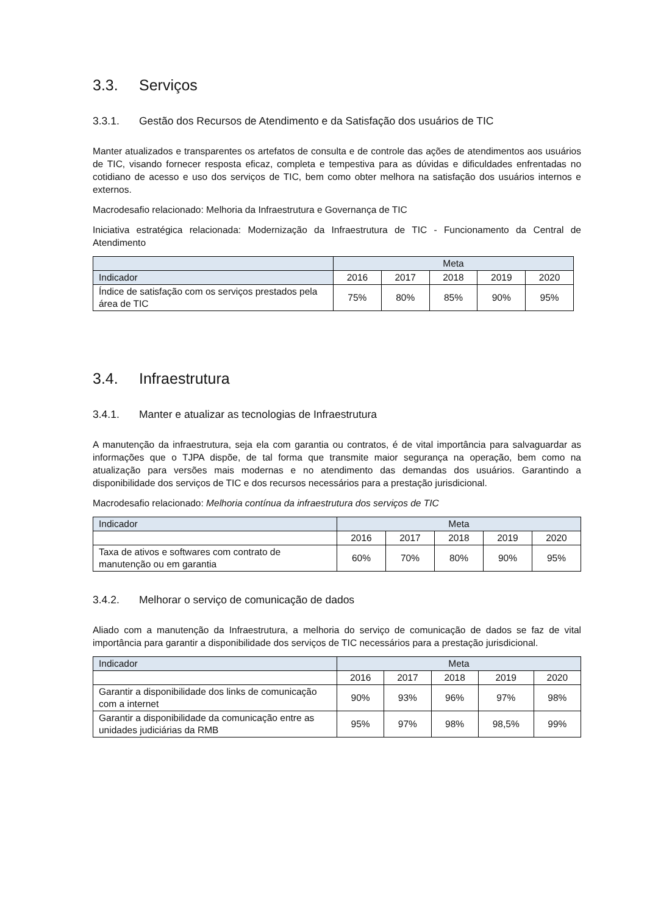3.3. Serviços
3.3.1. Gestão dos Recursos de Atendimento e da Satisfação dos usuários de TIC
Manter atualizados e transparentes os artefatos de consulta e de controle das ações de atendimentos aos usuários de TIC, visando fornecer resposta eficaz, completa e tempestiva para as dúvidas e dificuldades enfrentadas no cotidiano de acesso e uso dos serviços de TIC, bem como obter melhora na satisfação dos usuários internos e externos.
Macrodesafio relacionado: Melhoria da Infraestrutura e Governança de TIC
Iniciativa estratégica relacionada: Modernização da Infraestrutura de TIC - Funcionamento da Central de Atendimento
| | Meta | | | | |
| --- | --- | --- | --- | --- | --- |
| Indicador | 2016 | 2017 | 2018 | 2019 | 2020 |
| Índice de satisfação com os serviços prestados pela área de TIC | 75% | 80% | 85% | 90% | 95% |
3.4. Infraestrutura
3.4.1. Manter e atualizar as tecnologias de Infraestrutura
A manutenção da infraestrutura, seja ela com garantia ou contratos, é de vital importância para salvaguardar as informações que o TJPA dispõe, de tal forma que transmite maior segurança na operação, bem como na atualização para versões mais modernas e no atendimento das demandas dos usuários. Garantindo a disponibilidade dos serviços de TIC e dos recursos necessários para a prestação jurisdicional.
Macrodesafio relacionado: Melhoria contínua da infraestrutura dos serviços de TIC
| Indicador | Meta | | | | |
| --- | --- | --- | --- | --- | --- |
| | 2016 | 2017 | 2018 | 2019 | 2020 |
| Taxa de ativos e softwares com contrato de manutenção ou em garantia | 60% | 70% | 80% | 90% | 95% |
3.4.2. Melhorar o serviço de comunicação de dados
Aliado com a manutenção da Infraestrutura, a melhoria do serviço de comunicação de dados se faz de vital importância para garantir a disponibilidade dos serviços de TIC necessários para a prestação jurisdicional.
| Indicador | Meta | | | | |
| --- | --- | --- | --- | --- | --- |
| | 2016 | 2017 | 2018 | 2019 | 2020 |
| Garantir a disponibilidade dos links de comunicação com a internet | 90% | 93% | 96% | 97% | 98% |
| Garantir a disponibilidade da comunicação entre as unidades judiciárias da RMB | 95% | 97% | 98% | 98,5% | 99% |